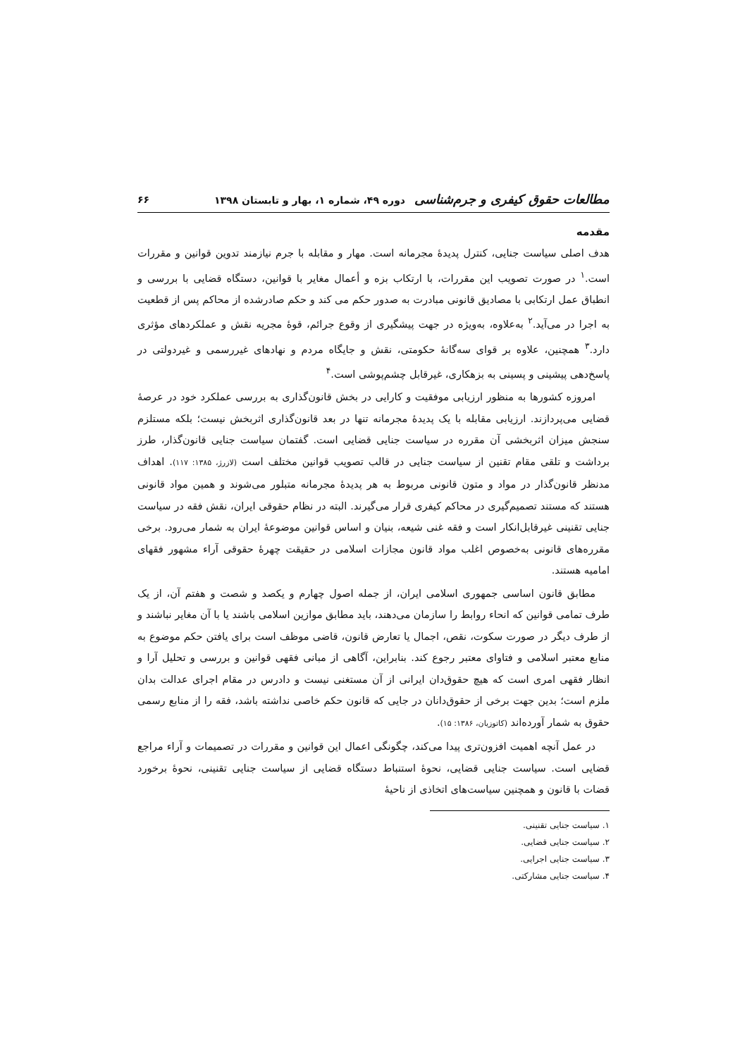مطالعات حقوق کیفری و جرم‌شناسی دوره ۴۹، شماره ۱، بهار و تابستان ۱۳۹۸
۶۶
مقدمه
هدف اصلی سیاست جنایی، کنترل پدیدهٔ مجرمانه است. مهار و مقابله با جرم نیازمند تدوین قوانین و مقررات است.<sup>۱</sup> در صورت تصویب این مقررات، با ارتکاب بزه و أعمال مغایر با قوانین، دستگاه قضایی با بررسی و انطباق عمل ارتکابی با مصادیق قانونی مبادرت به صدور حکم می کند و حکم صادرشده از محاکم پس از قطعیت به اجرا در می‌آید.<sup>۲</sup> به‌علاوه، به‌ویژه در جهت پیشگیری از وقوع جرائم، قوهٔ مجریه نقش و عملکردهای مؤثری دارد.<sup>۳</sup> همچنین، علاوه بر قوای سه‌گانهٔ حکومتی، نقش و جایگاه مردم و نهادهای غیررسمی و غیردولتی در پاسخ‌دهی پیشینی و پسینی به بزهکاری، غیرقابل چشم‌پوشی است.<sup>۴</sup>
امروزه کشورها به منظور ارزیابی موفقیت و کارایی در بخش قانون‌گذاری به بررسی عملکرد خود در عرصهٔ قضایی می‌پردازند. ارزیابی مقابله با یک پدیدهٔ مجرمانه تنها در بعد قانون‌گذاری اثربخش نیست؛ بلکه مستلزم سنجش میزان اثربخشی آن مقرره در سیاست جنایی قضایی است. گفتمان سیاست جنایی قانون‌گذار، طرز برداشت و تلقی مقام تقنین از سیاست جنایی در قالب تصویب قوانین مختلف است (لازرژ، ۱۳۸۵: ۱۱۷). اهداف مدنظر قانون‌گذار در مواد و متون قانونی مربوط به هر پدیدهٔ مجرمانه متبلور می‌شوند و همین مواد قانونی هستند که مستند تصمیم‌گیری در محاکم کیفری قرار می‌گیرند. البته در نظام حقوقی ایران، نقش فقه در سیاست جنایی تقنینی غیرقابل‌انکار است و فقه غنی شیعه، بنیان و اساس قوانین موضوعهٔ ایران به شمار می‌رود. برخی مقرره‌های قانونی به‌خصوص اغلب مواد قانون مجازات اسلامی در حقیقت چهرهٔ حقوقی آراء مشهور فقهای امامیه هستند.
مطابق قانون اساسی جمهوری اسلامی ایران، از جمله اصول چهارم و یکصد و شصت و هفتم آن، از یک طرف تمامی قوانین که انحاء روابط را سازمان می‌دهند، باید مطابق موازین اسلامی باشند یا با آن مغایر نباشند و از طرف دیگر در صورت سکوت، نقص، اجمال یا تعارض قانون، قاضی موظف است برای یافتن حکم موضوع به منابع معتبر اسلامی و فتاوای معتبر رجوع کند. بنابراین، آگاهی از مبانی فقهی قوانین و بررسی و تحلیل آرا و انظار فقهی امری است که هیچ حقوق‌دان ایرانی از آن مستغنی نیست و دادرس در مقام اجرای عدالت بدان ملزم است؛ بدین جهت برخی از حقوق‌دانان در جایی که قانون حکم خاصی نداشته باشد، فقه را از منابع رسمی حقوق به شمار آورده‌اند (کاتوزیان، ۱۳۸۶: ۱۵).
در عمل آنچه اهمیت افزون‌تری پیدا می‌کند، چگونگی اعمال این قوانین و مقررات در تصمیمات و آراء مراجع قضایی است. سیاست جنایی قضایی، نحوهٔ استنباط دستگاه قضایی از سیاست جنایی تقنینی، نحوهٔ برخورد قضات با قانون و همچنین سیاست‌های اتخاذی از ناحیهٔ
۱. سیاست جنایی تقنینی.
۲. سیاست جنایی قضایی.
۳. سیاست جنایی اجرایی.
۴. سیاست جنایی مشارکتی.